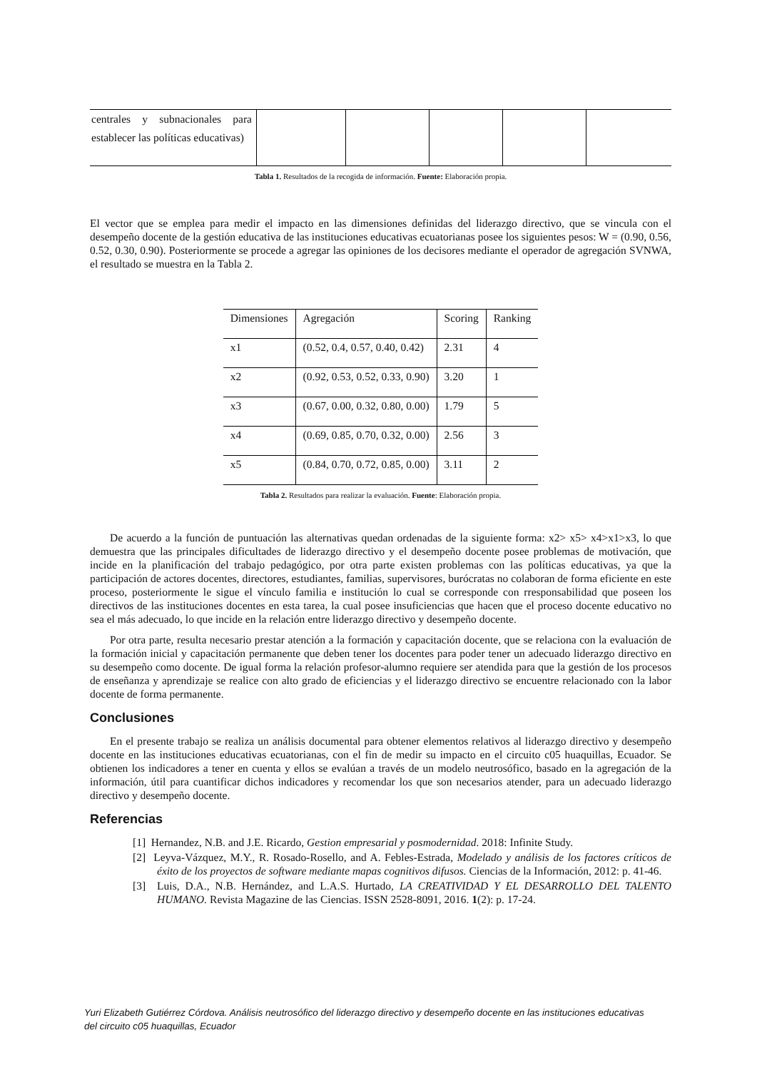| centrales y subnacionales para establecer las políticas educativas) | | | | | |
Tabla 1. Resultados de la recogida de información. Fuente: Elaboración propia.
El vector que se emplea para medir el impacto en las dimensiones definidas del liderazgo directivo, que se vincula con el desempeño docente de la gestión educativa de las instituciones educativas ecuatorianas posee los siguientes pesos: W = (0.90, 0.56, 0.52, 0.30, 0.90). Posteriormente se procede a agregar las opiniones de los decisores mediante el operador de agregación SVNWA, el resultado se muestra en la Tabla 2.
| Dimensiones | Agregación | Scoring | Ranking |
| x1 | (0.52, 0.4, 0.57, 0.40, 0.42) | 2.31 | 4 |
| x2 | (0.92, 0.53, 0.52, 0.33, 0.90) | 3.20 | 1 |
| x3 | (0.67, 0.00, 0.32, 0.80, 0.00) | 1.79 | 5 |
| x4 | (0.69, 0.85, 0.70, 0.32, 0.00) | 2.56 | 3 |
| x5 | (0.84, 0.70, 0.72, 0.85, 0.00) | 3.11 | 2 |
Tabla 2. Resultados para realizar la evaluación. Fuente: Elaboración propia.
De acuerdo a la función de puntuación las alternativas quedan ordenadas de la siguiente forma: x2> x5> x4>x1>x3, lo que demuestra que las principales dificultades de liderazgo directivo y el desempeño docente posee problemas de motivación, que incide en la planificación del trabajo pedagógico, por otra parte existen problemas con las políticas educativas, ya que la participación de actores docentes, directores, estudiantes, familias, supervisores, burócratas no colaboran de forma eficiente en este proceso, posteriormente le sigue el vínculo familia e institución lo cual se corresponde con rresponsabilidad que poseen los directivos de las instituciones docentes en esta tarea, la cual posee insuficiencias que hacen que el proceso docente educativo no sea el más adecuado, lo que incide en la relación entre liderazgo directivo y desempeño docente.
Por otra parte, resulta necesario prestar atención a la formación y capacitación docente, que se relaciona con la evaluación de la formación inicial y capacitación permanente que deben tener los docentes para poder tener un adecuado liderazgo directivo en su desempeño como docente. De igual forma la relación profesor-alumno requiere ser atendida para que la gestión de los procesos de enseñanza y aprendizaje se realice con alto grado de eficiencias y el liderazgo directivo se encuentre relacionado con la labor docente de forma permanente.
Conclusiones
En el presente trabajo se realiza un análisis documental para obtener elementos relativos al liderazgo directivo y desempeño docente en las instituciones educativas ecuatorianas, con el fin de medir su impacto en el circuito c05 huaquillas, Ecuador. Se obtienen los indicadores a tener en cuenta y ellos se evalúan a través de un modelo neutrosófico, basado en la agregación de la información, útil para cuantificar dichos indicadores y recomendar los que son necesarios atender, para un adecuado liderazgo directivo y desempeño docente.
Referencias
[1] Hernandez, N.B. and J.E. Ricardo, Gestion empresarial y posmodernidad. 2018: Infinite Study.
[2] Leyva-Vázquez, M.Y., R. Rosado-Rosello, and A. Febles-Estrada, Modelado y análisis de los factores críticos de éxito de los proyectos de software mediante mapas cognitivos difusos. Ciencias de la Información, 2012: p. 41-46.
[3] Luis, D.A., N.B. Hernández, and L.A.S. Hurtado, LA CREATIVIDAD Y EL DESARROLLO DEL TALENTO HUMANO. Revista Magazine de las Ciencias. ISSN 2528-8091, 2016. 1(2): p. 17-24.
Yuri Elizabeth Gutiérrez Córdova. Análisis neutrosófico del liderazgo directivo y desempeño docente en las instituciones educativas del circuito c05 huaquillas, Ecuador